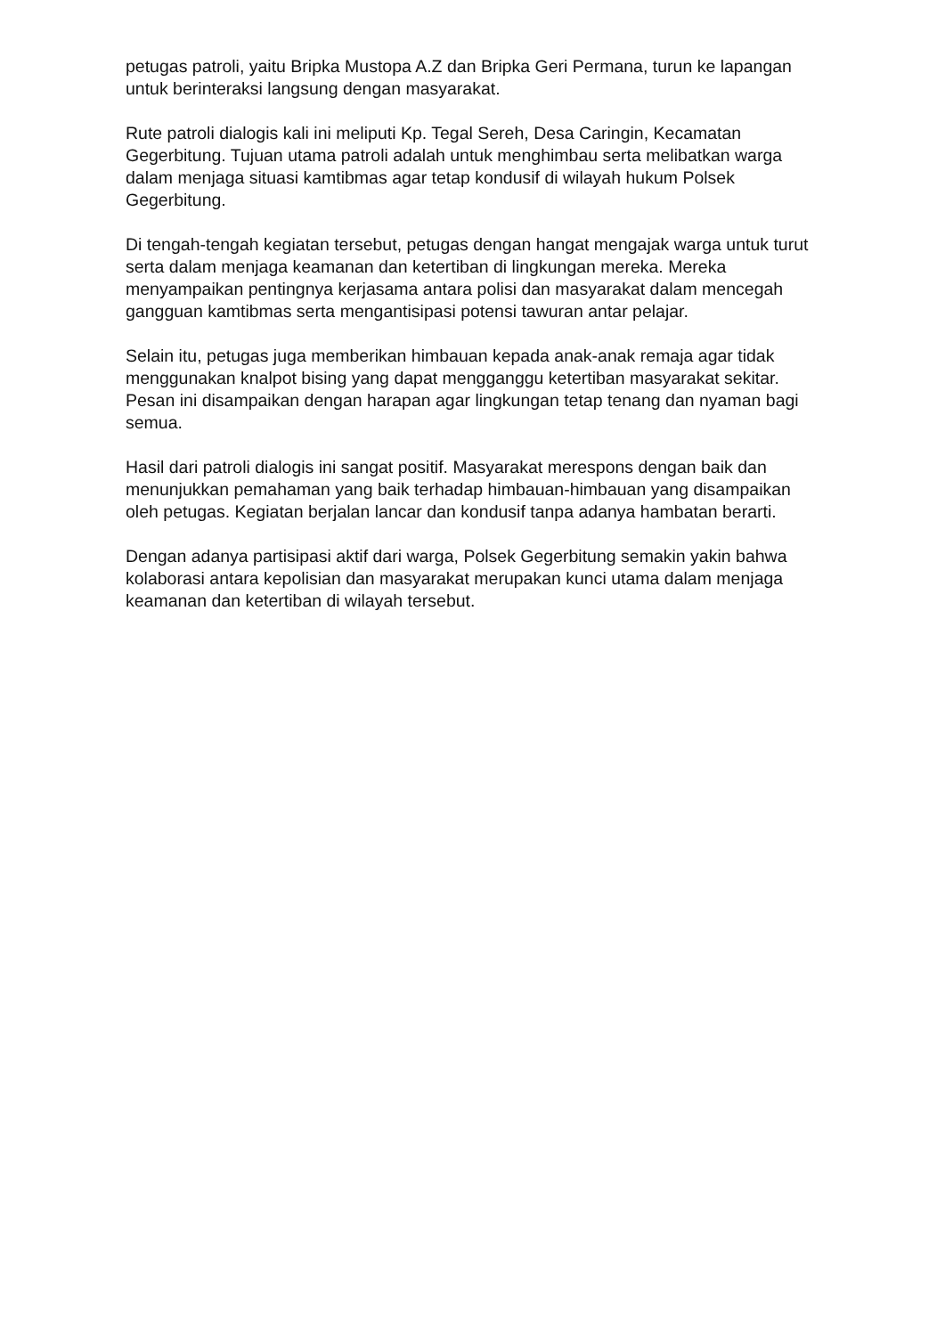petugas patroli, yaitu Bripka Mustopa A.Z dan Bripka Geri Permana, turun ke lapangan untuk berinteraksi langsung dengan masyarakat.
Rute patroli dialogis kali ini meliputi Kp. Tegal Sereh, Desa Caringin, Kecamatan Gegerbitung. Tujuan utama patroli adalah untuk menghimbau serta melibatkan warga dalam menjaga situasi kamtibmas agar tetap kondusif di wilayah hukum Polsek Gegerbitung.
Di tengah-tengah kegiatan tersebut, petugas dengan hangat mengajak warga untuk turut serta dalam menjaga keamanan dan ketertiban di lingkungan mereka. Mereka menyampaikan pentingnya kerjasama antara polisi dan masyarakat dalam mencegah gangguan kamtibmas serta mengantisipasi potensi tawuran antar pelajar.
Selain itu, petugas juga memberikan himbauan kepada anak-anak remaja agar tidak menggunakan knalpot bising yang dapat mengganggu ketertiban masyarakat sekitar. Pesan ini disampaikan dengan harapan agar lingkungan tetap tenang dan nyaman bagi semua.
Hasil dari patroli dialogis ini sangat positif. Masyarakat merespons dengan baik dan menunjukkan pemahaman yang baik terhadap himbauan-himbauan yang disampaikan oleh petugas. Kegiatan berjalan lancar dan kondusif tanpa adanya hambatan berarti.
Dengan adanya partisipasi aktif dari warga, Polsek Gegerbitung semakin yakin bahwa kolaborasi antara kepolisian dan masyarakat merupakan kunci utama dalam menjaga keamanan dan ketertiban di wilayah tersebut.